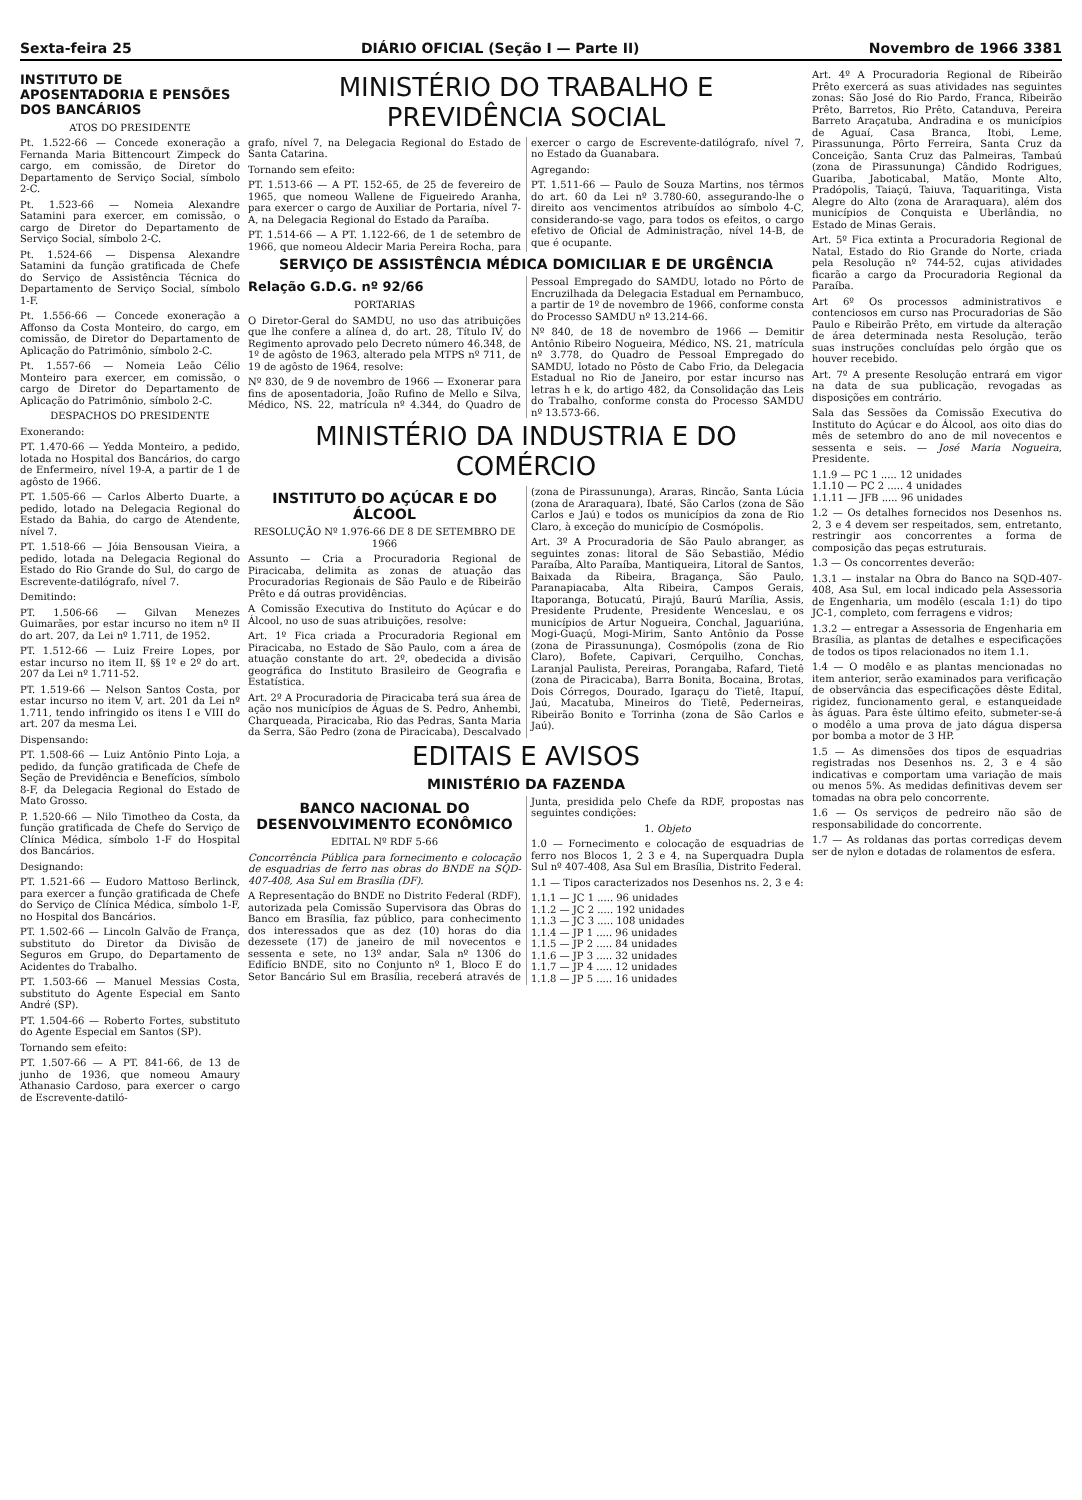Sexta-feira 25 DIÁRIO OFICIAL (Seção I — Parte II) Novembro de 1966 3381
INSTITUTO DE APOSENTADORIA E PENSÕES DOS BANCÁRIOS
ATOS DO PRESIDENTE
Pt. 1.522-66 — Concede exoneração a Fernanda Maria Bittencourt Zimpeck do cargo, em comissão, de Diretor do Departamento de Serviço Social, símbolo 2-C.
Pt. 1.523-66 — Nomeia Alexandre Satamini para exercer, em comissão, o cargo de Diretor do Departamento de Serviço Social, símbolo 2-C.
Pt. 1.524-66 — Dispensa Alexandre Satamini da função gratificada de Chefe do Serviço de Assistência Técnica do Departamento de Serviço Social, símbolo 1-F.
Pt. 1.556-66 — Concede exoneração a Affonso da Costa Monteiro, do cargo, em comissão, de Diretor do Departamento de Aplicação do Patrimônio, símbolo 2-C.
Pt. 1.557-66 — Nomeia Leão Célio Monteiro para exercer, em comissão, o cargo de Diretor do Departamento de Aplicação do Patrimônio, símbolo 2-C.
DESPACHOS DO PRESIDENTE
Exonerando:
PT. 1.470-66 — Yedda Monteiro, a pedido, lotada no Hospital dos Bancários, do cargo de Enfermeiro, nível 19-A, a partir de 1 de agôsto de 1966.
PT. 1.505-66 — Carlos Alberto Duarte, a pedido, lotado na Delegacia Regional do Estado da Bahia, do cargo de Atendente, nível 7.
PT. 1.518-66 — Jóia Bensousan Vieira, a pedido, lotada na Delegacia Regional do Estado do Rio Grande do Sul, do cargo de Escrevente-datilógrafo, nível 7.
Demitindo:
PT. 1.506-66 — Gilvan Menezes Guimarães, por estar incurso no item nº II do art. 207, da Lei nº 1.711, de 1952.
PT. 1.512-66 — Luiz Freire Lopes, por estar incurso no item II, §§ 1º e 2º do art. 207 da Lei nº 1.711-52.
PT. 1.519-66 — Nelson Santos Costa, por estar incurso no item V, art. 201 da Lei nº 1.711, tendo infringido os itens I e VIII do art. 207 da mesma Lei.
Dispensando:
PT. 1.508-66 — Luiz Antônio Pinto Loja, a pedido, da função gratificada de Chefe de Seção de Previdência e Benefícios, símbolo 8-F, da Delegacia Regional do Estado de Mato Grosso.
P. 1.520-66 — Nilo Timotheo da Costa, da função gratificada de Chefe do Serviço de Clínica Médica, símbolo 1-F do Hospital dos Bancários.
Designando:
PT. 1.521-66 — Eudoro Mattoso Berlinck, para exercer a função gratificada de Chefe do Serviço de Clínica Médica, símbolo 1-F, no Hospital dos Bancários.
PT. 1.502-66 — Lincoln Galvão de França, substituto do Diretor da Divisão de Seguros em Grupo, do Departamento de Acidentes do Trabalho.
PT. 1.503-66 — Manuel Messias Costa, substituto do Agente Especial em Santo André (SP).
PT. 1.504-66 — Roberto Fortes, substituto do Agente Especial em Santos (SP).
Tornando sem efeito:
PT. 1.507-66 — A PT. 841-66, de 13 de junho de 1936, que nomeou Amaury Athanasio Cardoso, para exercer o cargo de Escrevente-datiló-
MINISTÉRIO DO TRABALHO E PREVIDÊNCIA SOCIAL
grafo, nível 7, na Delegacia Regional do Estado de Santa Catarina.
Tornando sem efeito:
PT. 1.513-66 — A PT. 152-65, de 25 de fevereiro de 1965, que nomeou Wallene de Figueiredo Aranha, para exercer o cargo de Auxiliar de Portaria, nível 7-A, na Delegacia Regional do Estado da Paraíba.
PT. 1.514-66 — A PT. 1.122-66, de 1 de setembro de 1966, que nomeou Aldecir Maria Pereira Rocha, para exercer o cargo de Escrevente-datilógrafo, nível 7, no Estado da Guanabara.
Agregando:
PT. 1.511-66 — Paulo de Souza Martins, nos têrmos do art. 60 da Lei nº 3.780-60, assegurando-lhe o direito aos vencimentos atribuídos ao símbolo 4-C, considerando-se vago, para todos os efeitos, o cargo efetivo de Oficial de Administração, nível 14-B, de que é ocupante.
SERVIÇO DE ASSISTÊNCIA MÉDICA DOMICILIAR E DE URGÊNCIA
Relação G.D.G. nº 92/66
PORTARIAS
O Diretor-Geral do SAMDU, no uso das atribuições que lhe confere a alínea d, do art. 28, Título IV, do Regimento aprovado pelo Decreto número 46.348, de 1º de agôsto de 1963, alterado pela MTPS nº 711, de 19 de agôsto de 1964, resolve:
Nº 830, de 9 de novembro de 1966 — Exonerar para fins de aposentadoria, João Rufino de Mello e Silva, Médico, NS. 22, matrícula nº 4.344, do Quadro de Pessoal Empregado do SAMDU, lotado no Pôrto de Encruzilhada da Delegacia Estadual em Pernambuco, a partir de 1º de novembro de 1966, conforme consta do Processo SAMDU nº 13.214-66.
Nº 840, de 18 de novembro de 1966 — Demitir Antônio Ribeiro Nogueira, Médico, NS. 21, matrícula nº 3.778, do Quadro de Pessoal Empregado do SAMDU, lotado no Pôsto de Cabo Frio, da Delegacia Estadual no Rio de Janeiro, por estar incurso nas letras h e k, do artigo 482, da Consolidação das Leis do Trabalho, conforme consta do Processo SAMDU nº 13.573-66.
MINISTÉRIO DA INDUSTRIA E DO COMÉRCIO
INSTITUTO DO AÇÚCAR E DO ÁLCOOL
RESOLUÇÃO Nº 1.976-66 DE 8 DE SETEMBRO DE 1966
Assunto — Cria a Procuradoria Regional de Piracicaba, delimita as zonas de atuação das Procuradorias Regionais de São Paulo e de Ribeirão Prêto e dá outras providências.
A Comissão Executiva do Instituto do Açúcar e do Álcool, no uso de suas atribuições, resolve:
Art. 1º Fica criada a Procuradoria Regional em Piracicaba, no Estado de São Paulo, com a área de atuação constante do art. 2º, obedecida a divisão geográfica do Instituto Brasileiro de Geografia e Estatística.
Art. 2º A Procuradoria de Piracicaba terá sua área de ação nos municípios de Águas de S. Pedro, Anhembi, Charqueada, Piracicaba, Rio das Pedras, Santa Maria da Serra, São Pedro (zona de Piracicaba), Descalvado (zona de Pirassununga), Araras, Rincão, Santa Lúcia (zona de Araraquara), Ibaté, São Carlos (zona de São Carlos e Jaú) e todos os municípios da zona de Rio Claro, à exceção do município de Cosmópolis.
Art. 3º A Procuradoria de São Paulo abranger, as seguintes zonas: litoral de São Sebastião, Médio Paraíba, Alto Paraíba, Mantiqueira, Litoral de Santos, Baixada da Ribeira, Bragança, São Paulo, Paranapiacaba, Alta Ribeira, Campos Gerais, Itaporanga, Botucatú, Pirajú, Baurú Marília, Assis, Presidente Prudente, Presidente Wenceslau, e os municípios de Artur Nogueira, Conchal, Jaguariúna, Mogi-Guaçú, Mogi-Mirim, Santo Antônio da Posse (zona de Pirassununga), Cosmópolis (zona de Rio Claro), Bofete, Capivari, Cerquilho, Conchas, Laranjal Paulista, Pereiras, Porangaba, Rafard, Tietê (zona de Piracicaba), Barra Bonita, Bocaina, Brotas, Dois Córregos, Dourado, Igaraçu do Tietê, Itapuí, Jaú, Macatuba, Mineiros do Tietê, Pederneiras, Ribeirão Bonito e Torrinha (zona de São Carlos e Jaú).
EDITAIS E AVISOS
MINISTÉRIO DA FAZENDA
BANCO NACIONAL DO DESENVOLVIMENTO ECONÔMICO
EDITAL Nº RDF 5-66
Concorrência Pública para fornecimento e colocação de esquadrias de ferro nas obras do BNDE na SQD-407-408, Asa Sul em Brasília (DF).
A Representação do BNDE no Distrito Federal (RDF), autorizada pela Comissão Supervisora das Obras do Banco em Brasília, faz público, para conhecimento dos interessados que as dez (10) horas do dia dezessete (17) de janeiro de mil novecentos e sessenta e sete, no 13º andar, Sala nº 1306 do Edifício BNDE, sito no Conjunto nº 1, Bloco E do Setor Bancário Sul em Brasília, receberá através de Junta, presidida pelo Chefe da RDF, propostas nas seguintes condições:
1. Objeto
1.0 — Fornecimento e colocação de esquadrias de ferro nos Blocos 1, 2 3 e 4, na Superquadra Dupla Sul nº 407-408, Asa Sul em Brasília, Distrito Federal.
1.1 — Tipos caracterizados nos Desenhos ns. 2, 3 e 4:
1.1.1 — JC 1 ..... 96 unidades
1.1.2 — JC 2 ..... 192 unidades
1.1.3 — JC 3 ..... 108 unidades
1.1.4 — JP 1 ..... 96 unidades
1.1.5 — JP 2 ..... 84 unidades
1.1.6 — JP 3 ..... 32 unidades
1.1.7 — JP 4 ..... 12 unidades
1.1.8 — JP 5 ..... 16 unidades
Art. 4º A Procuradoria Regional de Ribeirão Prêto exercerá as suas atividades nas seguintes zonas: São José do Rio Pardo, Franca, Ribeirão Prêto, Barretos, Rio Prêto, Catanduva, Pereira Barreto Araçatuba, Andradina e os municípios de Aguaí, Casa Branca, Itobi, Leme, Pirassununga, Pôrto Ferreira, Santa Cruz da Conceição, Santa Cruz das Palmeiras, Tambaú (zona de Pirassununga) Cândido Rodrigues, Guariba, Jaboticabal, Matão, Monte Alto, Pradópolis, Taiaçú, Taiuva, Taquaritinga, Vista Alegre do Alto (zona de Araraquara), além dos municípios de Conquista e Uberlândia, no Estado de Minas Gerais.
Art. 5º Fica extinta a Procuradoria Regional de Natal, Estado do Rio Grande do Norte, criada pela Resolução nº 744-52, cujas atividades ficarão a cargo da Procuradoria Regional da Paraíba.
Art 6º Os processos administrativos e contenciosos em curso nas Procuradorias de São Paulo e Ribeirão Prêto, em virtude da alteração de área determinada nesta Resolução, terão suas instruções concluídas pelo órgão que os houver recebido.
Art. 7º A presente Resolução entrará em vigor na data de sua publicação, revogadas as disposições em contrário.
Sala das Sessões da Comissão Executiva do Instituto do Açúcar e do Álcool, aos oito dias do mês de setembro do ano de mil novecentos e sessenta e seis. — José Maria Nogueira, Presidente.
1.1.9 — PC 1 ..... 12 unidades
1.1.10 — PC 2 ..... 4 unidades
1.1.11 — JFB ..... 96 unidades
1.2 — Os detalhes fornecidos nos Desenhos ns. 2, 3 e 4 devem ser respeitados, sem, entretanto, restringir aos concorrentes a forma de composição das peças estruturais.
1.3 — Os concorrentes deverão:
1.3.1 — instalar na Obra do Banco na SQD-407-408, Asa Sul, em local indicado pela Assessoria de Engenharia, um modêlo (escala 1:1) do tipo JC-1, completo, com ferragens e vidros;
1.3.2 — entregar a Assessoria de Engenharia em Brasília, as plantas de detalhes e especificações de todos os tipos relacionados no item 1.1.
1.4 — O modêlo e as plantas mencionadas no item anterior, serão examinados para verificação de observância das especificações dêste Edital, rigidez, funcionamento geral, e estanqueidade às águas. Para êste último efeito, submeter-se-á o modêlo a uma prova de jato dágua dispersa por bomba a motor de 3 HP.
1.5 — As dimensões dos tipos de esquadrias registradas nos Desenhos ns. 2, 3 e 4 são indicativas e comportam uma variação de mais ou menos 5%. As medidas definitivas devem ser tomadas na obra pelo concorrente.
1.6 — Os serviços de pedreiro não são de responsabilidade do concorrente.
1.7 — As roldanas das portas corrediças devem ser de nylon e dotadas de rolamentos de esfera.